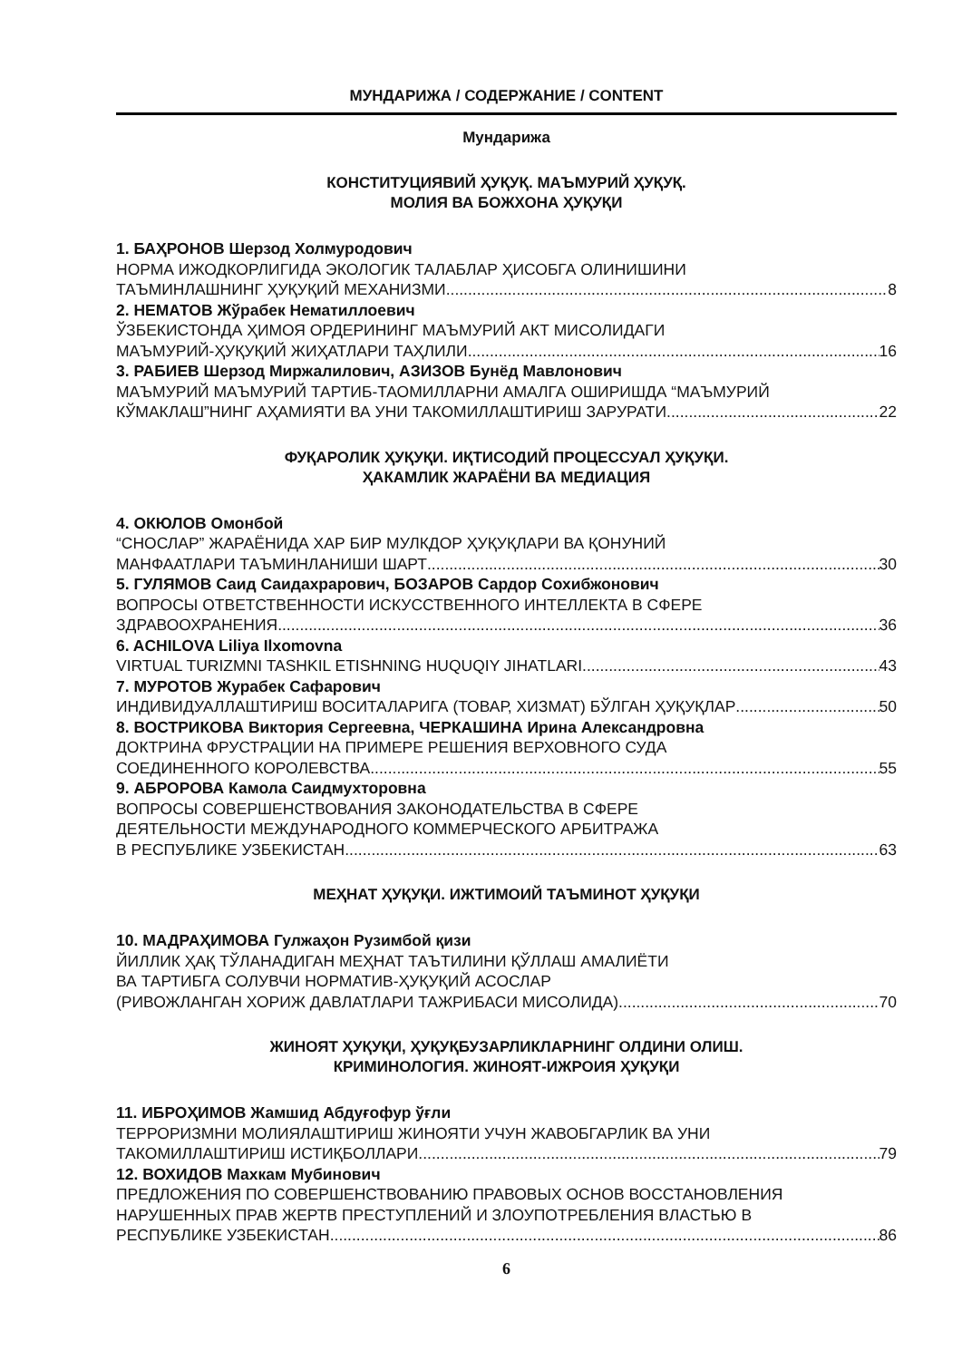МУНДАРИЖА / СОДЕРЖАНИЕ / CONTENT
Мундарижа
КОНСТИТУЦИЯВИЙ ҲУҚУҚ. МАЪМУРИЙ ҲУҚУҚ.
МОЛИЯ ВА БОЖХОНА ҲУҚУҚИ
1. БАҲРОНОВ Шерзод Холмуродович
НОРМА ИЖОДКОРЛИГИДА ЭКОЛОГИК ТАЛАБЛАР ҲИСОБГА ОЛИНИШИНИ
ТАЪМИНЛАШНИНГ ҲУҚУҚИЙ МЕХАНИЗМИ 8
2. НЕМАТОВ Жўрабек Нематиллоевич
ЎЗБЕКИСТОНДА ҲИМОЯ ОРДЕРИНИНГ МАЪМУРИЙ АКТ МИСОЛИДАГИ
МАЪМУРИЙ-ҲУҚУҚИЙ ЖИҲАТЛАРИ ТАҲЛИЛИ 16
3. РАБИЕВ Шерзод Миржалилович, АЗИЗОВ Бунёд Мавлонович
МАЪМУРИЙ МАЪМУРИЙ ТАРТИБ-ТАОМИЛЛАРНИ АМАЛГА ОШИРИШДА “МАЪМУРИЙ
КЎМАКЛАШ”НИНГ АҲАМИЯТИ ВА УНИ ТАКОМИЛЛАШТИРИШ ЗАРУРАТИ 22
ФУҚАРОЛИК ҲУҚУҚИ. ИҚТИСОДИЙ ПРОЦЕССУАЛ ҲУҚУҚИ.
ҲАКАМЛИК ЖАРАЁНИ ВА МЕДИАЦИЯ
4. ОКЮЛОВ Омонбой
“СНОСЛАР” ЖАРАЁНИДА ХАР БИР МУЛКДОР ҲУҚУҚЛАРИ ВА ҚОНУНИЙ
МАНФААТЛАРИ ТАЪМИНЛАНИШИ ШАРТ 30
5. ГУЛЯМОВ Саид Саидахрарович, БОЗАРОВ Сардор Сохибжонович
ВОПРОСЫ ОТВЕТСТВЕННОСТИ ИСКУССТВЕННОГО ИНТЕЛЛЕКТА В СФЕРЕ
ЗДРАВООХРАНЕНИЯ 36
6. ACHILOVA Liliya Ilxomovna
VIRTUAL TURIZMNI TASHKIL ETISHNING HUQUQIY JIHATLARI 43
7. МУРОТОВ Журабек Сафарович
ИНДИВИДУАЛЛАШТИРИШ ВОСИТАЛАРИГА (ТОВАР, ХИЗМАТ) БЎЛГАН ҲУҚУҚЛАР 50
8. ВОСТРИКОВА Виктория Сергеевна, ЧЕРКАШИНА Ирина Александровна
ДОКТРИНА ФРУСТРАЦИИ НА ПРИМЕРЕ РЕШЕНИЯ ВЕРХОВНОГО СУДА
СОЕДИНЕННОГО КОРОЛЕВСТВА 55
9. АБРОРОВА Камола Саидмухторовна
ВОПРОСЫ СОВЕРШЕНСТВОВАНИЯ ЗАКОНОДАТЕЛЬСТВА В СФЕРЕ
ДЕЯТЕЛЬНОСТИ МЕЖДУНАРОДНОГО КОММЕРЧЕСКОГО АРБИТРАЖА
В РЕСПУБЛИКЕ УЗБЕКИСТАН 63
МЕҲНАТ ҲУҚУҚИ. ИЖТИМОИЙ ТАЪМИНОТ ҲУҚУҚИ
10. МАДРАҲИМОВА Гулжаҳон Рузимбой қизи
ЙИЛЛИК ҲАҚ ТЎЛАНАДИГАН МЕҲНАТ ТАЪТИЛИНИ ҚЎЛЛАШ АМАЛИЁТИ
ВА ТАРТИБГА СОЛУВЧИ НОРМАТИВ-ҲУҚУҚИЙ АСОСЛАР
(РИВОЖЛАНГАН ХОРИЖ ДАВЛАТЛАРИ ТАЖРИБАСИ МИСОЛИДА) 70
ЖИНОЯТ ҲУҚУҚИ, ҲУҚУҚБУЗАРЛИКЛАРНИНГ ОЛДИНИ ОЛИШ.
КРИМИНОЛОГИЯ. ЖИНОЯТ-ИЖРОИЯ ҲУҚУҚИ
11. ИБРОҲИМОВ Жамшид Абдуғофур ўғли
ТЕРРОРИЗМНИ МОЛИЯЛАШТИРИШ ЖИНОЯТИ УЧУН ЖАВОБГАРЛИК ВА УНИ
ТАКОМИЛЛАШТИРИШ ИСТИҚБОЛЛАРИ 79
12. ВОХИДОВ Махкам Мубинович
ПРЕДЛОЖЕНИЯ ПО СОВЕРШЕНСТВОВАНИЮ ПРАВОВЫХ ОСНОВ ВОССТАНОВЛЕНИЯ
НАРУШЕННЫХ ПРАВ ЖЕРТВ ПРЕСТУПЛЕНИЙ И ЗЛОУПОТРЕБЛЕНИЯ ВЛАСТЬЮ В
РЕСПУБЛИКЕ УЗБЕКИСТАН 86
6